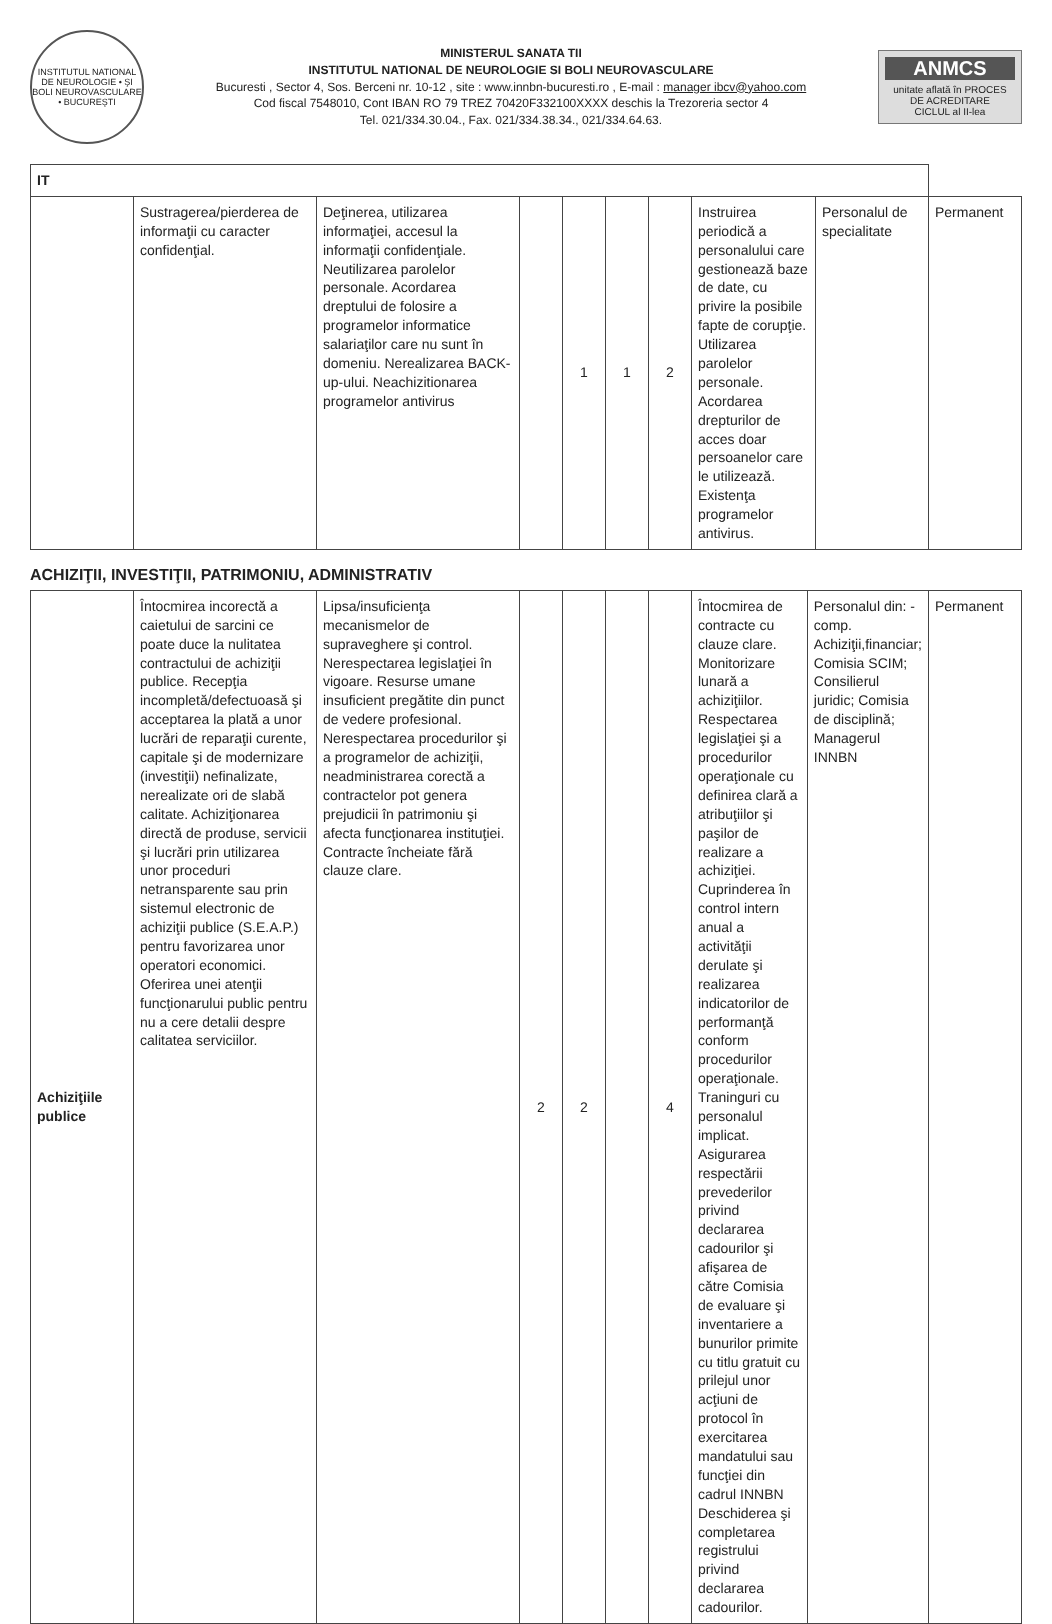INSTITUTUL NATIONAL DE NEUROLOGIE • ŞI BOLI NEUROVASCULARE • BUCUREŞTI
MINISTERUL SANATA TII
INSTITUTUL NATIONAL DE NEUROLOGIE SI BOLI NEUROVASCULARE
Bucuresti , Sector 4, Sos. Berceni nr. 10-12 , site : www.innbn-bucuresti.ro , E-mail : manager ibcv@yahoo.com
Cod fiscal 7548010, Cont IBAN RO 79 TREZ 70420F332100XXXX deschis la Trezoreria sector 4
Tel. 021/334.30.04., Fax. 021/334.38.34., 021/334.64.63.
ANMCS
unitate aflată în PROCES DE ACREDITARE
CICLUL al II-lea
| IT | | | | | | | | | |
| | Sustragerea/pierderea de informaţii cu caracter confidenţial. | Deţinerea, utilizarea informaţiei, accesul la informaţii confidenţiale. Neutilizarea parolelor personale. Acordarea dreptului de folosire a programelor informatice salariaţilor care nu sunt în domeniu. Nerealizarea BACK-up-ului. Neachizitionarea programelor antivirus | | 1 | 1 | 2 | Instruirea periodică a personalului care gestionează baze de date, cu privire la posibile fapte de corupţie. Utilizarea parolelor personale. Acordarea drepturilor de acces doar persoanelor care le utilizează. Existenţa programelor antivirus. | Personalul de specialitate | Permanent |
ACHIZIŢII, INVESTIŢII, PATRIMONIU, ADMINISTRATIV
| Achiziţiile publice | Întocmirea incorectă a caietului de sarcini ce poate duce la nulitatea contractului de achiziţii publice. Recepţia incompletă/defectuoasă şi acceptarea la plată a unor lucrări de reparaţii curente, capitale şi de modernizare (investiţii) nefinalizate, nerealizate ori de slabă calitate. Achiziţionarea directă de produse, servicii şi lucrări prin utilizarea unor proceduri netransparente sau prin sistemul electronic de achiziţii publice (S.E.A.P.) pentru favorizarea unor operatori economici. Oferirea unei atenţii funcţionarului public pentru nu a cere detalii despre calitatea serviciilor. | Lipsa/insuficienţa mecanismelor de supraveghere şi control. Nerespectarea legislaţiei în vigoare. Resurse umane insuficient pregătite din punct de vedere profesional. Nerespectarea procedurilor şi a programelor de achiziţii, neadministrarea corectă a contractelor pot genera prejudicii în patrimoniu şi afecta funcţionarea instituţiei. Contracte încheiate fără clauze clare. | 2 | 2 | | 4 | Întocmirea de contracte cu clauze clare. Monitorizare lunară a achiziţiilor. Respectarea legislaţiei şi a procedurilor operaţionale cu definirea clară a atribuţiilor şi paşilor de realizare a achiziţiei. Cuprinderea în control intern anual a activităţii derulate şi realizarea indicatorilor de performanţă conform procedurilor operaţionale. Traninguri cu personalul implicat. Asigurarea respectării prevederilor privind declararea cadourilor şi afişarea de către Comisia de evaluare şi inventariere a bunurilor primite cu titlu gratuit cu prilejul unor acţiuni de protocol în exercitarea mandatului sau funcţiei din cadrul INNBN Deschiderea şi completarea registrului privind declararea cadourilor. | Personalul din: - comp. Achiziţii,financiar; Comisia SCIM; Consilierul juridic; Comisia de disciplină; Managerul INNBN | Permanent |